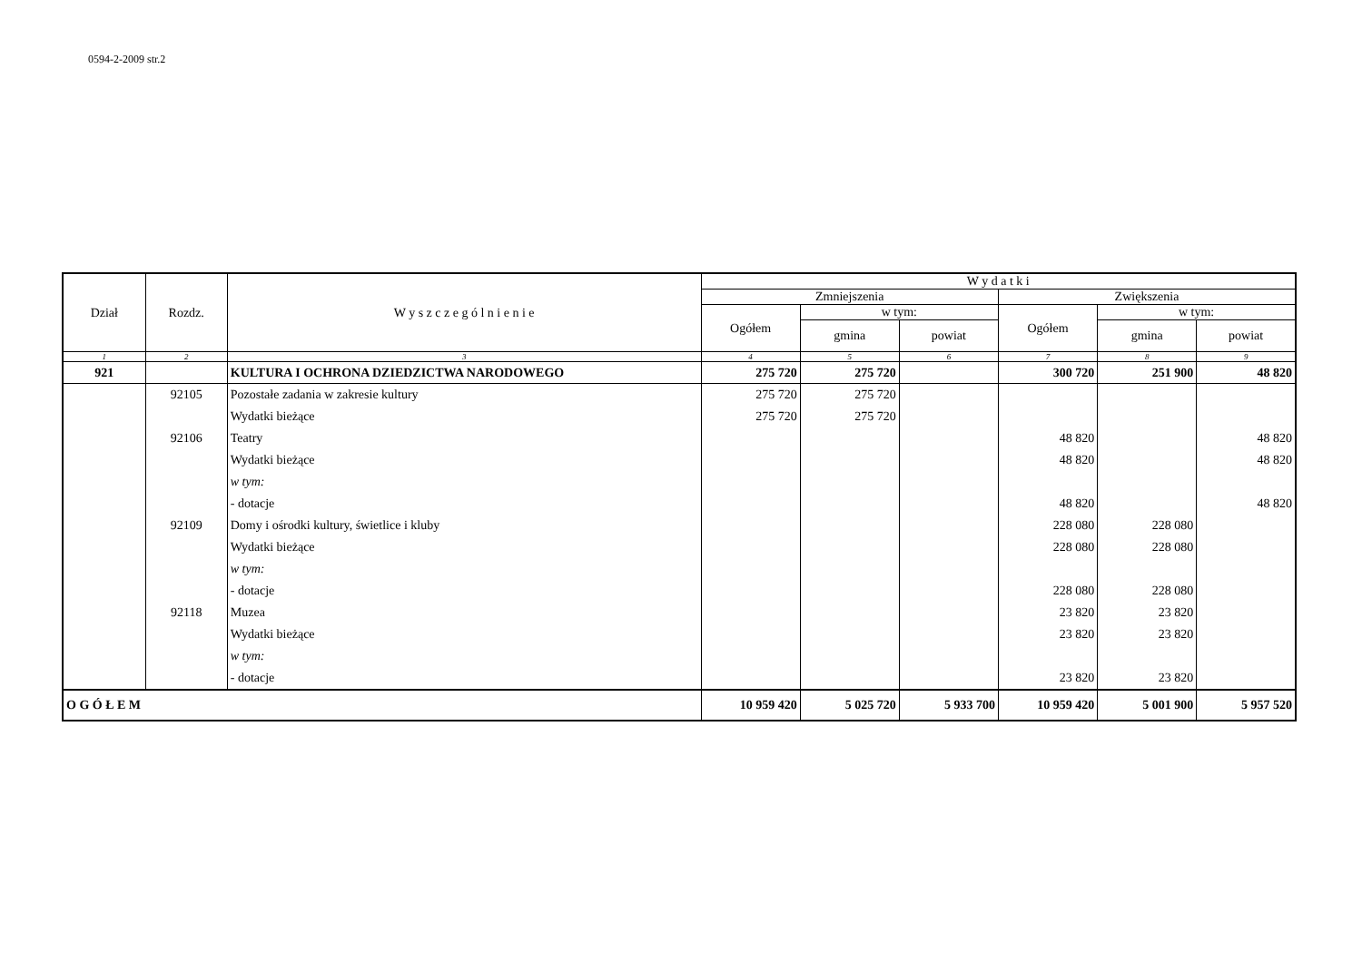0594-2-2009 str.2
| Dział | Rozdz. | W y s z c z e g ó l n i e n i e | W y d a t k i | | | | | |
| --- | --- | --- | --- | --- | --- | --- | --- | --- |
| | | | Zmniejszenia | | | Zwiększenia | | |
| | | | Ogółem | w tym: | | Ogółem | w tym: | |
| | | | | gmina | powiat | | gmina | powiat |
| 1 | 2 | 3 | 4 | 5 | 6 | 7 | 8 | 9 |
| 921 | | KULTURA I OCHRONA DZIEDZICTWA NARODOWEGO | 275 720 | 275 720 | | 300 720 | 251 900 | 48 820 |
| | 92105 | Pozostałe zadania w zakresie kultury | 275 720 | 275 720 | | | | |
| | | Wydatki bieżące | 275 720 | 275 720 | | | | |
| | 92106 | Teatry | | | | 48 820 | | 48 820 |
| | | Wydatki bieżące | | | | 48 820 | | 48 820 |
| | | w tym: | | | | | | |
| | | - dotacje | | | | 48 820 | | 48 820 |
| | 92109 | Domy i ośrodki kultury, świetlice i kluby | | | | 228 080 | 228 080 | |
| | | Wydatki bieżące | | | | 228 080 | 228 080 | |
| | | w tym: | | | | | | |
| | | - dotacje | | | | 228 080 | 228 080 | |
| | 92118 | Muzea | | | | 23 820 | 23 820 | |
| | | Wydatki bieżące | | | | 23 820 | 23 820 | |
| | | w tym: | | | | | | |
| | | - dotacje | | | | 23 820 | 23 820 | |
| O G Ó Ł E M | | | 10 959 420 | 5 025 720 | 5 933 700 | 10 959 420 | 5 001 900 | 5 957 520 |